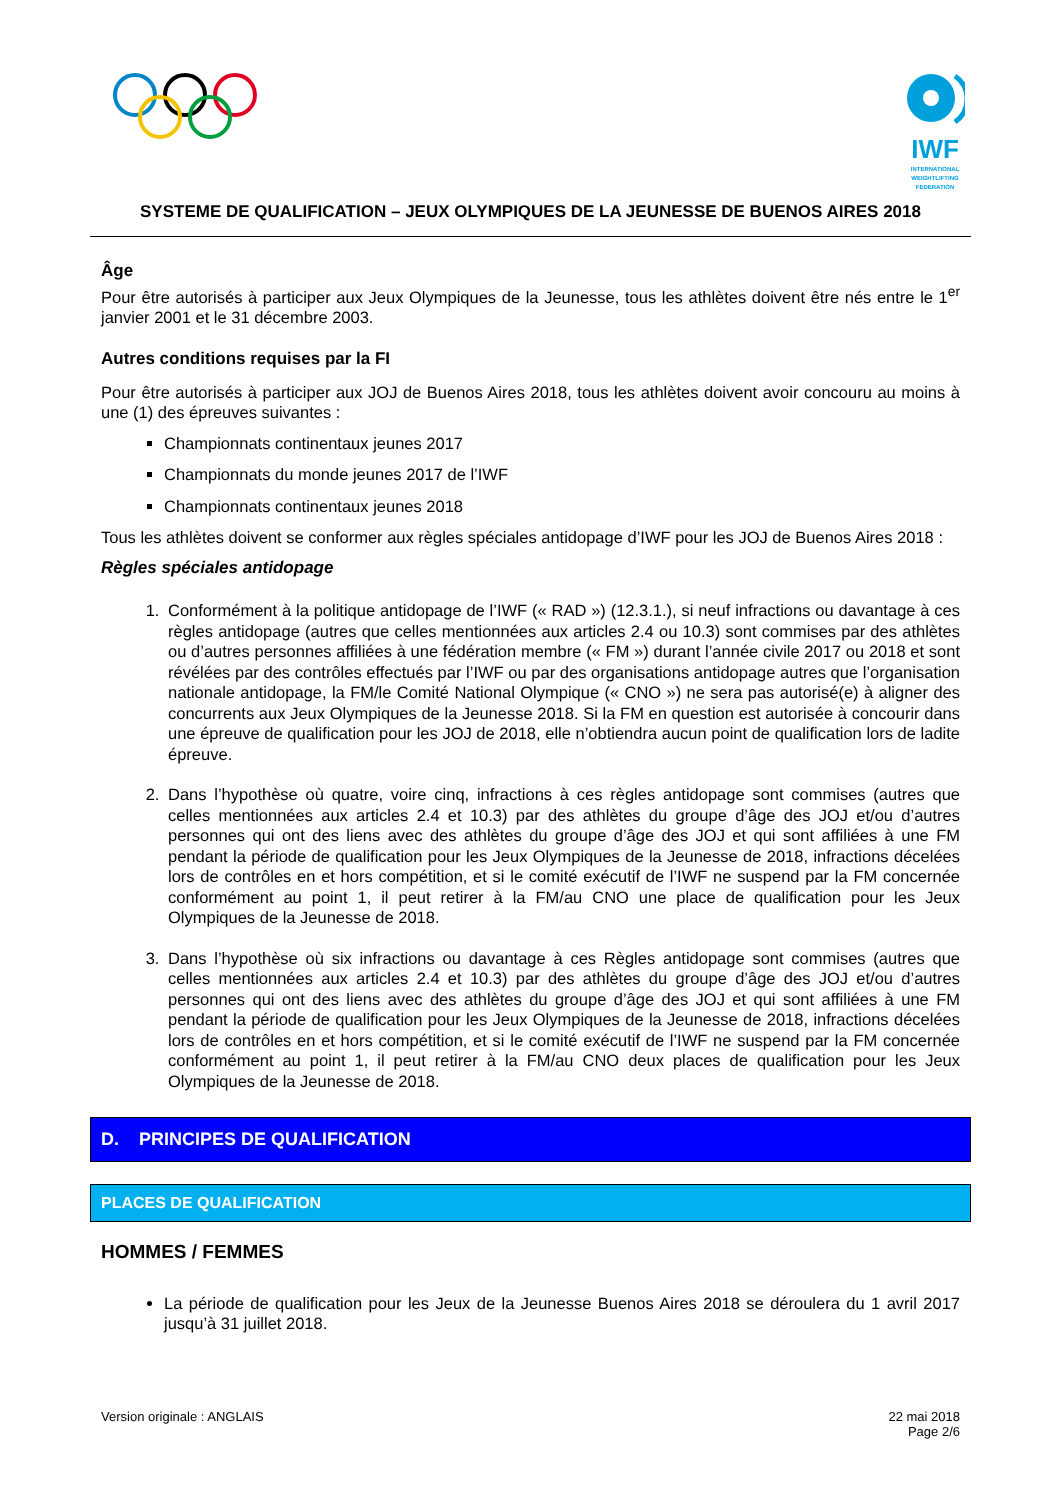IWF
INTERNATIONAL WEIGHTLIFTING FEDERATION
SYSTEME DE QUALIFICATION – JEUX OLYMPIQUES DE LA JEUNESSE DE BUENOS AIRES 2018
Âge
Pour être autorisés à participer aux Jeux Olympiques de la Jeunesse, tous les athlètes doivent être nés entre le 1<sup>er</sup> janvier 2001 et le 31 décembre 2003.
Autres conditions requises par la FI
Pour être autorisés à participer aux JOJ de Buenos Aires 2018, tous les athlètes doivent avoir concouru au moins à une (1) des épreuves suivantes :
Championnats continentaux jeunes 2017
Championnats du monde jeunes 2017 de l’IWF
Championnats continentaux jeunes 2018
Tous les athlètes doivent se conformer aux règles spéciales antidopage d’IWF pour les JOJ de Buenos Aires 2018 :
Règles spéciales antidopage
1. Conformément à la politique antidopage de l’IWF (« RAD ») (12.3.1.), si neuf infractions ou davantage à ces règles antidopage (autres que celles mentionnées aux articles 2.4 ou 10.3) sont commises par des athlètes ou d’autres personnes affiliées à une fédération membre (« FM ») durant l’année civile 2017 ou 2018 et sont révélées par des contrôles effectués par l’IWF ou par des organisations antidopage autres que l’organisation nationale antidopage, la FM/le Comité National Olympique (« CNO ») ne sera pas autorisé(e) à aligner des concurrents aux Jeux Olympiques de la Jeunesse 2018. Si la FM en question est autorisée à concourir dans une épreuve de qualification pour les JOJ de 2018, elle n’obtiendra aucun point de qualification lors de ladite épreuve.
2. Dans l’hypothèse où quatre, voire cinq, infractions à ces règles antidopage sont commises (autres que celles mentionnées aux articles 2.4 et 10.3) par des athlètes du groupe d’âge des JOJ et/ou d’autres personnes qui ont des liens avec des athlètes du groupe d’âge des JOJ et qui sont affiliées à une FM pendant la période de qualification pour les Jeux Olympiques de la Jeunesse de 2018, infractions décelées lors de contrôles en et hors compétition, et si le comité exécutif de l’IWF ne suspend par la FM concernée conformément au point 1, il peut retirer à la FM/au CNO une place de qualification pour les Jeux Olympiques de la Jeunesse de 2018.
3. Dans l’hypothèse où six infractions ou davantage à ces Règles antidopage sont commises (autres que celles mentionnées aux articles 2.4 et 10.3) par des athlètes du groupe d’âge des JOJ et/ou d’autres personnes qui ont des liens avec des athlètes du groupe d’âge des JOJ et qui sont affiliées à une FM pendant la période de qualification pour les Jeux Olympiques de la Jeunesse de 2018, infractions décelées lors de contrôles en et hors compétition, et si le comité exécutif de l’IWF ne suspend par la FM concernée conformément au point 1, il peut retirer à la FM/au CNO deux places de qualification pour les Jeux Olympiques de la Jeunesse de 2018.
D. PRINCIPES DE QUALIFICATION
PLACES DE QUALIFICATION
HOMMES / FEMMES
La période de qualification pour les Jeux de la Jeunesse Buenos Aires 2018 se déroulera du 1 avril 2017 jusqu’à 31 juillet 2018.
Version originale : ANGLAIS 22 mai 2018
Page 2/6